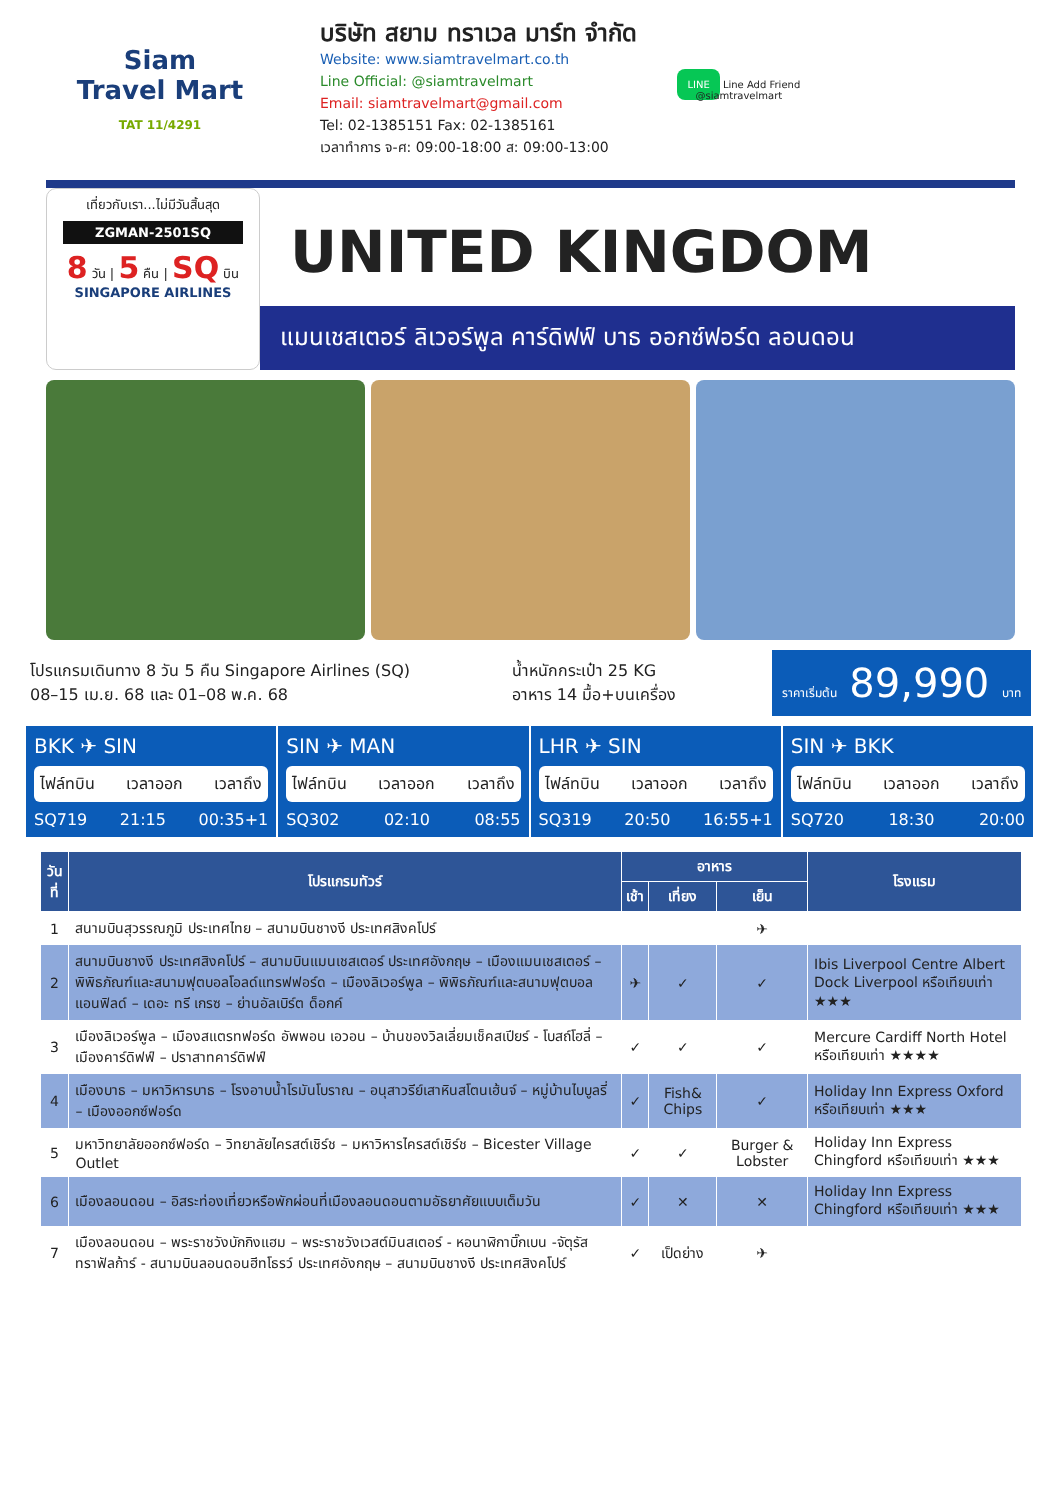Siam
Travel Mart
TAT 11/4291
บริษัท สยาม ทราเวล มาร์ท จำกัด
Website: www.siamtravelmart.co.th
Line Official: @siamtravelmart
Email: siamtravelmart@gmail.com
Tel: 02-1385151 Fax: 02-1385161
เวลาทำการ จ-ศ: 09:00-18:00 ส: 09:00-13:00
LINE Line Add Friend
@siamtravelmart
เที่ยวกับเรา...ไม่มีวันสิ้นสุด
ZGMAN-2501SQ
8 วัน | 5 คืน | SQ บิน
SINGAPORE AIRLINES
UNITED KINGDOM
แมนเชสเตอร์ ลิเวอร์พูล คาร์ดิฟฟ์ บาธ ออกซ์ฟอร์ด ลอนดอน
โปรแกรมเดินทาง 8 วัน 5 คืน Singapore Airlines (SQ)
08–15 เม.ย. 68 และ 01–08 พ.ค. 68
น้ำหนักกระเป๋า 25 KG
อาหาร 14 มื้อ+บนเครื่อง
ราคาเริ่มต้น 89,990 บาท
BKK ✈ SIN
ไฟล์ทบิน เวลาออก เวลาถึง
SQ719 21:15 00:35+1
SIN ✈ MAN
ไฟล์ทบิน เวลาออก เวลาถึง
SQ302 02:10 08:55
LHR ✈ SIN
ไฟล์ทบิน เวลาออก เวลาถึง
SQ319 20:50 16:55+1
SIN ✈ BKK
ไฟล์ทบิน เวลาออก เวลาถึง
SQ720 18:30 20:00
| วันที่ | โปรแกรมทัวร์ | อาหาร | | | โรงแรม |
| --- | --- | --- | --- | --- | --- |
| | | เช้า | เที่ยง | เย็น | |
| 1 | สนามบินสุวรรณภูมิ ประเทศไทย – สนามบินชางงี ประเทศสิงคโปร์ | | | ✈ | |
| 2 | สนามบินชางงี ประเทศสิงคโปร์ – สนามบินแมนเชสเตอร์ ประเทศอังกฤษ – เมืองแมนเชสเตอร์ – พิพิธภัณฑ์และสนามฟุตบอลโอลด์แทรฟฟอร์ด – เมืองลิเวอร์พูล – พิพิธภัณฑ์และสนามฟุตบอลแอนฟิลด์ – เดอะ ทรี เกรซ – ย่านอัลเบิร์ต ด็อกค์ | ✈ | ✓ | ✓ | Ibis Liverpool Centre Albert Dock Liverpool หรือเทียบเท่า ★★★ |
| 3 | เมืองลิเวอร์พูล – เมืองสแตรทฟอร์ด อัพพอน เอวอน – บ้านของวิลเลี่ยมเช็คสเปียร์ - โบสถ์โฮลี่ – เมืองคาร์ดิฟฟ์ – ปราสาทคาร์ดิฟฟ์ | ✓ | ✓ | ✓ | Mercure Cardiff North Hotel หรือเทียบเท่า ★★★★ |
| 4 | เมืองบาธ – มหาวิหารบาธ – โรงอาบน้ำโรมันโบราณ – อนุสาวรีย์เสาหินสโตนเฮ้นจ์ – หมู่บ้านไบบูลรี่ – เมืองออกซ์ฟอร์ด | ✓ | Fish& Chips | ✓ | Holiday Inn Express Oxford หรือเทียบเท่า ★★★ |
| 5 | มหาวิทยาลัยออกซ์ฟอร์ด – วิทยาลัยไครสต์เชิร์ช – มหาวิหารไครสต์เชิร์ช – Bicester Village Outlet | ✓ | ✓ | Burger & Lobster | Holiday Inn Express Chingford หรือเทียบเท่า ★★★ |
| 6 | เมืองลอนดอน – อิสระท่องเที่ยวหรือพักผ่อนที่เมืองลอนดอนตามอัธยาศัยแบบเต็มวัน | ✓ | ✕ | ✕ | Holiday Inn Express Chingford หรือเทียบเท่า ★★★ |
| 7 | เมืองลอนดอน – พระราชวังบักกิงแฮม – พระราชวังเวสต์มินสเตอร์ - หอนาฬิกาบิ๊กเบน -จัตุรัสทราฟัลก้าร์ - สนามบินลอนดอนฮีทโธรว์ ประเทศอังกฤษ – สนามบินชางงี ประเทศสิงคโปร์ | ✓ | เป็ดย่าง | ✈ | |